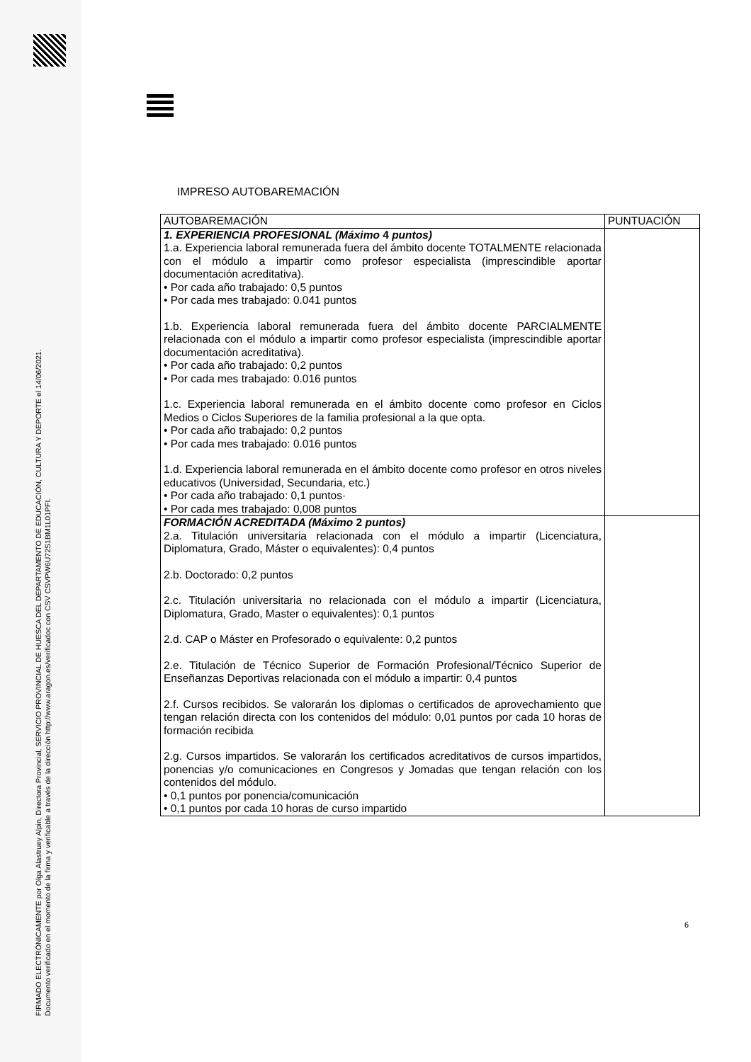FIRMADO ELECTRÓNICAMENTE por Olga Alastruey Alpin, Directora Provincial, SERVICIO PROVINCIAL DE HUESCA DEL DEPARTAMENTO DE EDUCACIÓN, CULTURA Y DEPORTE el 14/06/2021.
Documento verificado en el momento de la firma y verificable a través de la dirección http://www.aragon.es/verificadoc con CSV CSVPW6U72S1BM1L01PFI.
IMPRESO AUTOBAREMACIÓN
| AUTOBAREMACIÓN | PUNTUACIÓN |
| --- | --- |
| 1. EXPERIENCIA PROFESIONAL (Máximo 4 puntos) 1.a. Experiencia laboral remunerada fuera del ámbito docente TOTALMENTE relacionada con el módulo a impartir como profesor especialista (imprescindible aportar documentación acreditativa). • Por cada año trabajado: 0,5 puntos • Por cada mes trabajado: 0.041 puntos 1.b. Experiencia laboral remunerada fuera del ámbito docente PARCIALMENTE relacionada con el módulo a impartir como profesor especialista (imprescindible aportar documentación acreditativa). • Por cada año trabajado: 0,2 puntos • Por cada mes trabajado: 0.016 puntos 1.c. Experiencia laboral remunerada en el ámbito docente como profesor en Ciclos Medios o Ciclos Superiores de la familia profesional a la que opta. • Por cada año trabajado: 0,2 puntos • Por cada mes trabajado: 0.016 puntos 1.d. Experiencia laboral remunerada en el ámbito docente como profesor en otros niveles educativos (Universidad, Secundaria, etc.) • Por cada año trabajado: 0,1 puntos· • Por cada mes trabajado: 0,008 puntos | |
| FORMACIÓN ACREDITADA (Máximo 2 puntos) 2.a. Titulación universitaria relacionada con el módulo a impartir (Licenciatura, Diplomatura, Grado, Máster o equivalentes): 0,4 puntos 2.b. Doctorado: 0,2 puntos 2.c. Titulación universitaria no relacionada con el módulo a impartir (Licenciatura, Diplomatura, Grado, Master o equivalentes): 0,1 puntos 2.d. CAP o Máster en Profesorado o equivalente: 0,2 puntos 2.e. Titulación de Técnico Superior de Formación Profesional/Técnico Superior de Enseñanzas Deportivas relacionada con el módulo a impartir: 0,4 puntos 2.f. Cursos recibidos. Se valorarán los diplomas o certificados de aprovechamiento que tengan relación directa con los contenidos del módulo: 0,01 puntos por cada 10 horas de formación recibida 2.g. Cursos impartidos. Se valorarán los certificados acreditativos de cursos impartidos, ponencias y/o comunicaciones en Congresos y Jomadas que tengan relación con los contenidos del módulo. • 0,1 puntos por ponencia/comunicación • 0,1 puntos por cada 10 horas de curso impartido | |
6